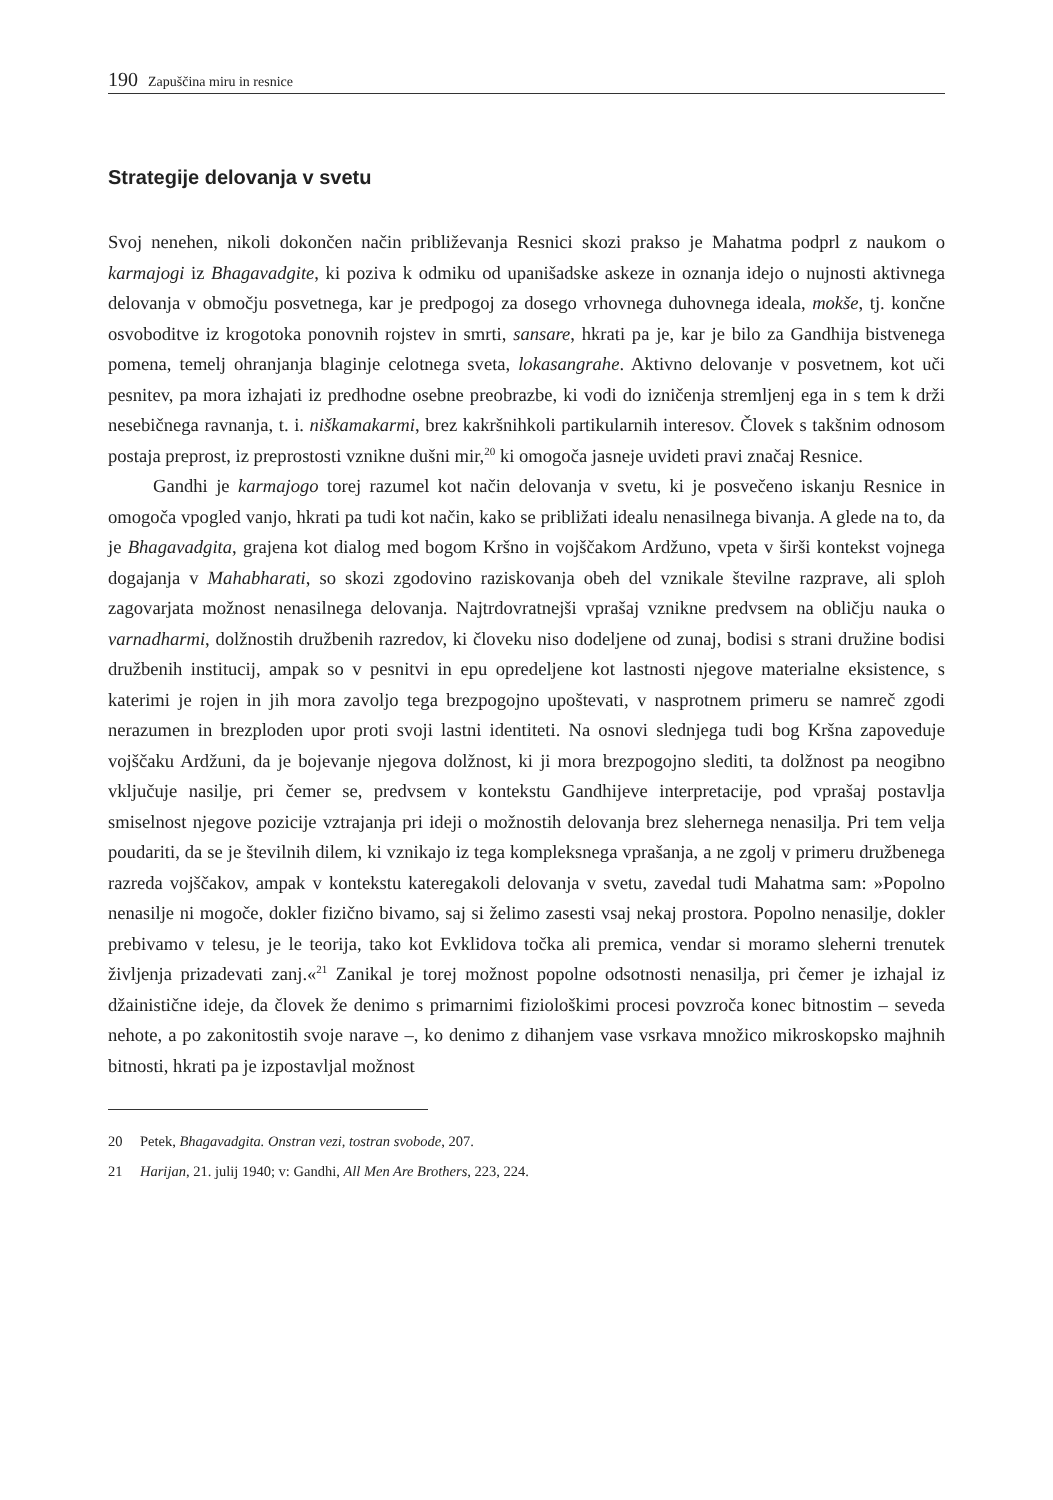190 Zapuščina miru in resnice
Strategije delovanja v svetu
Svoj nenehen, nikoli dokončen način približevanja Resnici skozi prakso je Mahatma podprl z naukom o karmajogi iz Bhagavadgite, ki poziva k odmiku od upanišadske askeze in oznanja idejo o nujnosti aktivnega delovanja v območju posvetnega, kar je predpogoj za dosego vrhovnega duhovnega ideala, mokše, tj. končne osvoboditve iz krogotoka ponovnih rojstev in smrti, sansare, hkrati pa je, kar je bilo za Gandhija bistvenega pomena, temelj ohranjanja blaginje celotnega sveta, lokasangrahe. Aktivno delovanje v posvetnem, kot uči pesnitev, pa mora izhajati iz predhodne osebne preobrazbe, ki vodi do izničenja stremljenj ega in s tem k drži nesebičnega ravnanja, t. i. niškamakarmi, brez kakršnihkoli partikularnih interesov. Človek s takšnim odnosom postaja preprost, iz preprostosti vznikne dušni mir,<sup>20</sup> ki omogoča jasneje uvideti pravi značaj Resnice.
Gandhi je karmajogo torej razumel kot način delovanja v svetu, ki je posvečeno iskanju Resnice in omogoča vpogled vanjo, hkrati pa tudi kot način, kako se približati idealu nenasilnega bivanja. A glede na to, da je Bhagavadgita, grajena kot dialog med bogom Kršno in vojščakom Ardžuno, vpeta v širši kontekst vojnega dogajanja v Mahabharati, so skozi zgodovino raziskovanja obeh del vznikale številne razprave, ali sploh zagovarjata možnost nenasilnega delovanja. Najtrdovratnejši vprašaj vznikne predvsem na obličju nauka o varnadharmi, dolžnostih družbenih razredov, ki človeku niso dodeljene od zunaj, bodisi s strani družine bodisi družbenih institucij, ampak so v pesnitvi in epu opredeljene kot lastnosti njegove materialne eksistence, s katerimi je rojen in jih mora zavoljo tega brezpogojno upoštevati, v nasprotnem primeru se namreč zgodi nerazumen in brezploden upor proti svoji lastni identiteti. Na osnovi slednjega tudi bog Kršna zapoveduje vojščaku Ardžuni, da je bojevanje njegova dolžnost, ki ji mora brezpogojno slediti, ta dolžnost pa neogibno vključuje nasilje, pri čemer se, predvsem v kontekstu Gandhijeve interpretacije, pod vprašaj postavlja smiselnost njegove pozicije vztrajanja pri ideji o možnostih delovanja brez slehernega nenasilja. Pri tem velja poudariti, da se je številnih dilem, ki vznikajo iz tega kompleksnega vprašanja, a ne zgolj v primeru družbenega razreda vojščakov, ampak v kontekstu kateregakoli delovanja v svetu, zavedal tudi Mahatma sam: »Popolno nenasilje ni mogoče, dokler fizično bivamo, saj si želimo zasesti vsaj nekaj prostora. Popolno nenasilje, dokler prebivamo v telesu, je le teorija, tako kot Evklidova točka ali premica, vendar si moramo sleherni trenutek življenja prizadevati zanj.«<sup>21</sup> Zanikal je torej možnost popolne odsotnosti nenasilja, pri čemer je izhajal iz džainistične ideje, da človek že denimo s primarnimi fiziološkimi procesi povzroča konec bitnostim – seveda nehote, a po zakonitostih svoje narave –, ko denimo z dihanjem vase vsrkava množico mikroskopsko majhnih bitnosti, hkrati pa je izpostavljal možnost
20 Petek, Bhagavadgita. Onstran vezi, tostran svobode, 207.
21 Harijan, 21. julij 1940; v: Gandhi, All Men Are Brothers, 223, 224.